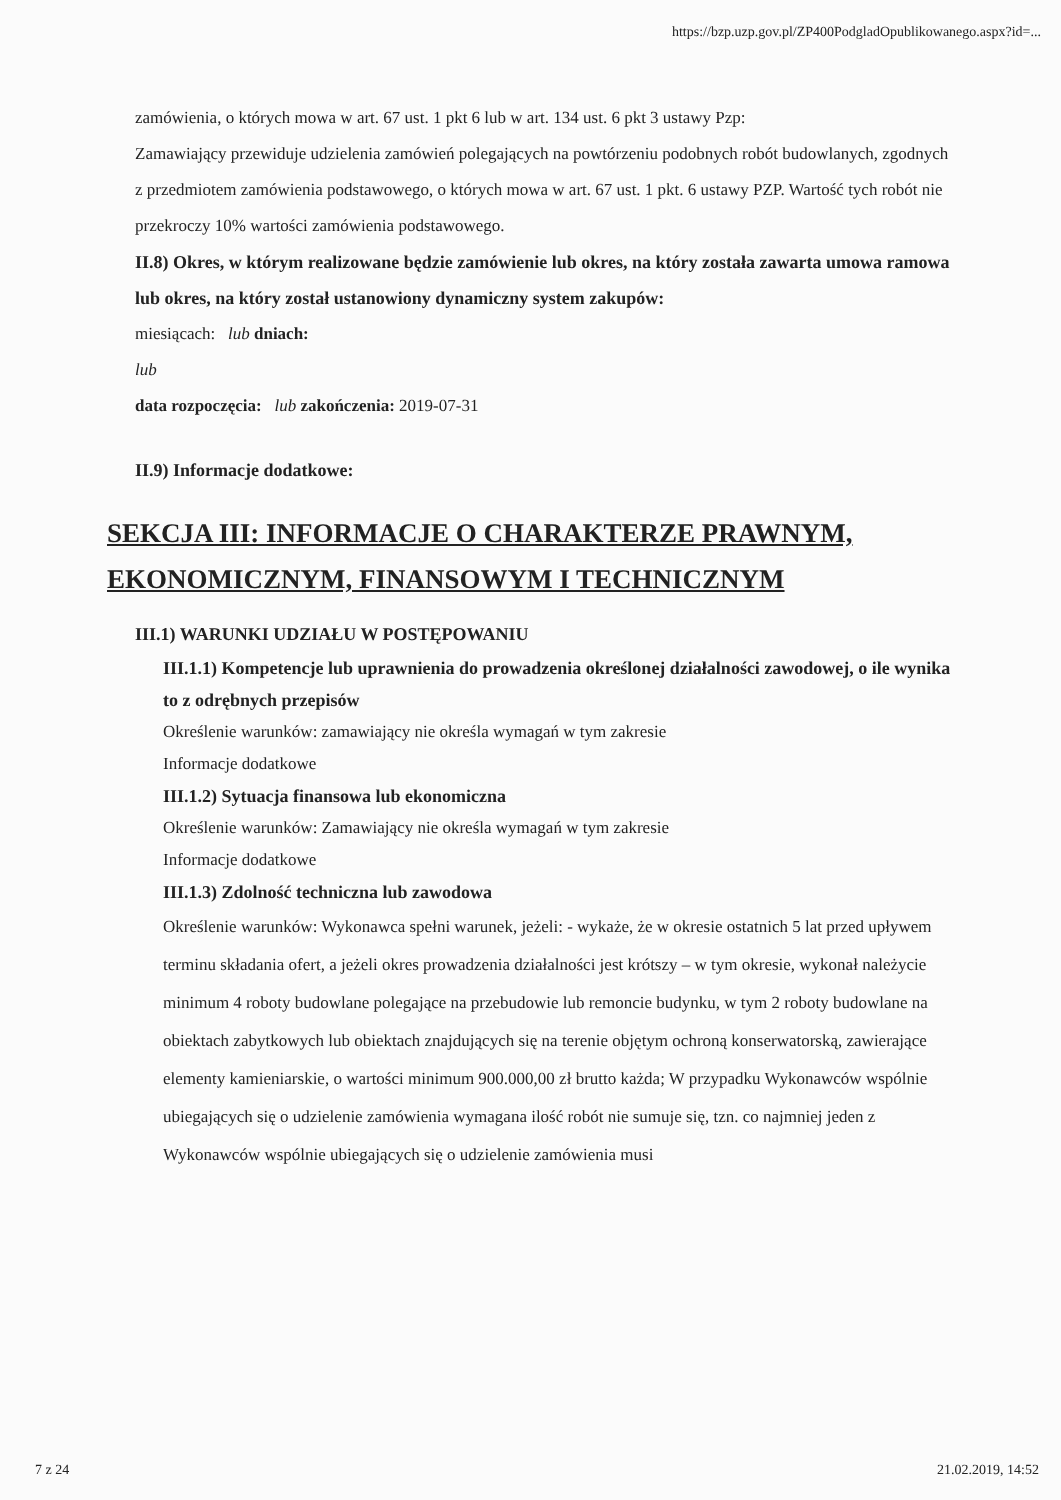https://bzp.uzp.gov.pl/ZP400PodgladOpublikowanego.aspx?id=...
zamówienia, o których mowa w art. 67 ust. 1 pkt 6 lub w art. 134 ust. 6 pkt 3 ustawy Pzp:
Zamawiający przewiduje udzielenia zamówień polegających na powtórzeniu podobnych robót budowlanych, zgodnych z przedmiotem zamówienia podstawowego, o których mowa w art. 67 ust. 1 pkt. 6 ustawy PZP. Wartość tych robót nie przekroczy 10% wartości zamówienia podstawowego.
II.8) Okres, w którym realizowane będzie zamówienie lub okres, na który została zawarta umowa ramowa lub okres, na który został ustanowiony dynamiczny system zakupów:
miesiącach: lub dniach:
lub
data rozpoczęcia: lub zakończenia: 2019-07-31
II.9) Informacje dodatkowe:
SEKCJA III: INFORMACJE O CHARAKTERZE PRAWNYM, EKONOMICZNYM, FINANSOWYM I TECHNICZNYM
III.1) WARUNKI UDZIAŁU W POSTĘPOWANIU
III.1.1) Kompetencje lub uprawnienia do prowadzenia określonej działalności zawodowej, o ile wynika to z odrębnych przepisów
Określenie warunków: zamawiający nie określa wymagań w tym zakresie
Informacje dodatkowe
III.1.2) Sytuacja finansowa lub ekonomiczna
Określenie warunków: Zamawiający nie określa wymagań w tym zakresie
Informacje dodatkowe
III.1.3) Zdolność techniczna lub zawodowa
Określenie warunków: Wykonawca spełni warunek, jeżeli: - wykaże, że w okresie ostatnich 5 lat przed upływem terminu składania ofert, a jeżeli okres prowadzenia działalności jest krótszy – w tym okresie, wykonał należycie minimum 4 roboty budowlane polegające na przebudowie lub remoncie budynku, w tym 2 roboty budowlane na obiektach zabytkowych lub obiektach znajdujących się na terenie objętym ochroną konserwatorską, zawierające elementy kamieniarskie, o wartości minimum 900.000,00 zł brutto każda; W przypadku Wykonawców wspólnie ubiegających się o udzielenie zamówienia wymagana ilość robót nie sumuje się, tzn. co najmniej jeden z Wykonawców wspólnie ubiegających się o udzielenie zamówienia musi
7 z 24 21.02.2019, 14:52